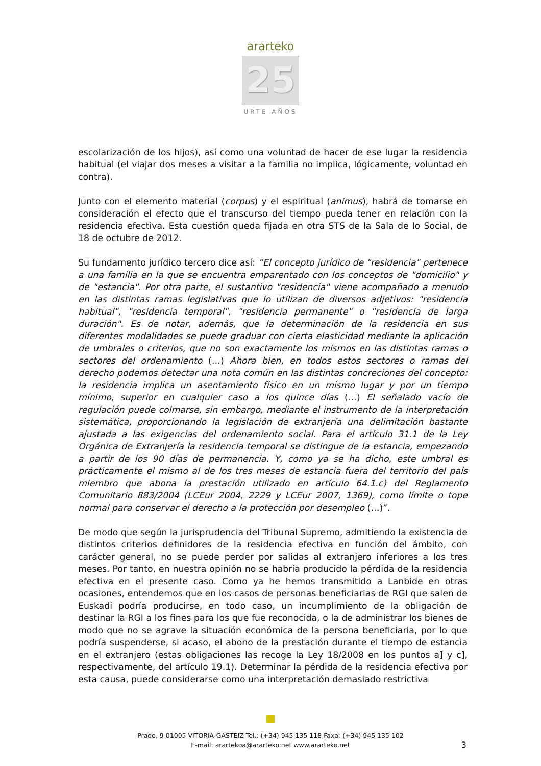ararteko
25
URTE AÑOS
escolarización de los hijos), así como una voluntad de hacer de ese lugar la residencia habitual (el viajar dos meses a visitar a la familia no implica, lógicamente, voluntad en contra).
Junto con el elemento material (corpus) y el espiritual (animus), habrá de tomarse en consideración el efecto que el transcurso del tiempo pueda tener en relación con la residencia efectiva. Esta cuestión queda fijada en otra STS de la Sala de lo Social, de 18 de octubre de 2012.
Su fundamento jurídico tercero dice así: “El concepto jurídico de "residencia" pertenece a una familia en la que se encuentra emparentado con los conceptos de "domicilio" y de "estancia". Por otra parte, el sustantivo "residencia" viene acompañado a menudo en las distintas ramas legislativas que lo utilizan de diversos adjetivos: "residencia habitual", "residencia temporal", "residencia permanente" o "residencia de larga duración". Es de notar, además, que la determinación de la residencia en sus diferentes modalidades se puede graduar con cierta elasticidad mediante la aplicación de umbrales o criterios, que no son exactamente los mismos en las distintas ramas o sectores del ordenamiento (…) Ahora bien, en todos estos sectores o ramas del derecho podemos detectar una nota común en las distintas concreciones del concepto: la residencia implica un asentamiento físico en un mismo lugar y por un tiempo mínimo, superior en cualquier caso a los quince días (…) El señalado vacío de regulación puede colmarse, sin embargo, mediante el instrumento de la interpretación sistemática, proporcionando la legislación de extranjería una delimitación bastante ajustada a las exigencias del ordenamiento social. Para el artículo 31.1 de la Ley Orgánica de Extranjería la residencia temporal se distingue de la estancia, empezando a partir de los 90 días de permanencia. Y, como ya se ha dicho, este umbral es prácticamente el mismo al de los tres meses de estancia fuera del territorio del país miembro que abona la prestación utilizado en artículo 64.1.c) del Reglamento Comunitario 883/2004 (LCEur 2004, 2229 y LCEur 2007, 1369), como límite o tope normal para conservar el derecho a la protección por desempleo (…)”.
De modo que según la jurisprudencia del Tribunal Supremo, admitiendo la existencia de distintos criterios definidores de la residencia efectiva en función del ámbito, con carácter general, no se puede perder por salidas al extranjero inferiores a los tres meses. Por tanto, en nuestra opinión no se habría producido la pérdida de la residencia efectiva en el presente caso. Como ya he hemos transmitido a Lanbide en otras ocasiones, entendemos que en los casos de personas beneficiarias de RGI que salen de Euskadi podría producirse, en todo caso, un incumplimiento de la obligación de destinar la RGI a los fines para los que fue reconocida, o la de administrar los bienes de modo que no se agrave la situación económica de la persona beneficiaria, por lo que podría suspenderse, si acaso, el abono de la prestación durante el tiempo de estancia en el extranjero (estas obligaciones las recoge la Ley 18/2008 en los puntos a] y c], respectivamente, del artículo 19.1). Determinar la pérdida de la residencia efectiva por esta causa, puede considerarse como una interpretación demasiado restrictiva
Prado, 9 01005 VITORIA-GASTEIZ Tel.: (+34) 945 135 118 Faxa: (+34) 945 135 102
E-mail: arartekoa@ararteko.net www.ararteko.net
3